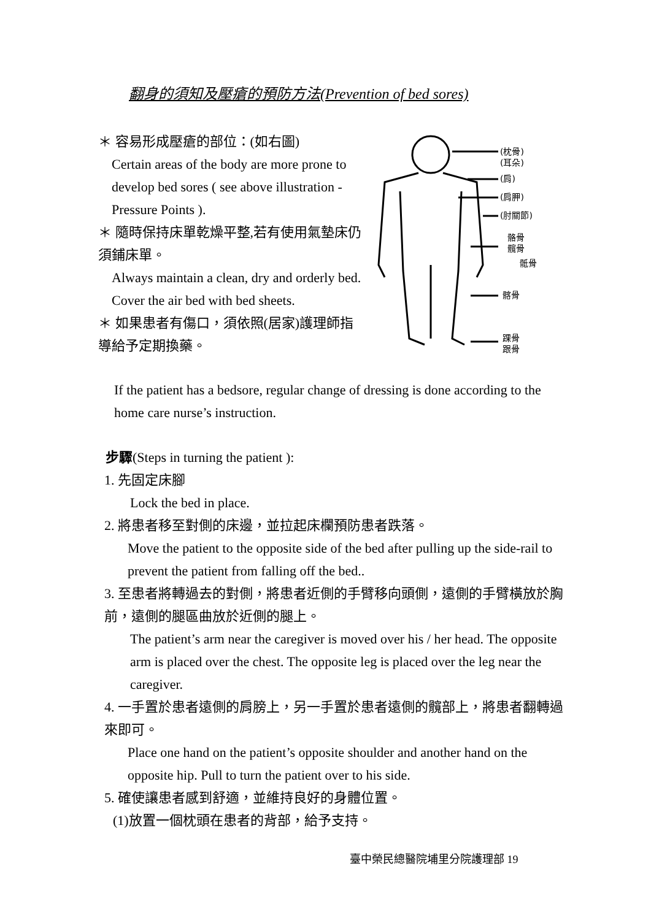翻身的須知及壓瘡的預防方法(Prevention of bed sores)
＊ 容易形成壓瘡的部位：(如右圖)
Certain areas of the body are more prone to develop bed sores ( see above illustration - Pressure Points ).
＊ 隨時保持床單乾燥平整,若有使用氣墊床仍須鋪床單。
Always maintain a clean, dry and orderly bed. Cover the air bed with bed sheets.
＊ 如果患者有傷口，須依照(居家)護理師指導給予定期換藥。
(枕骨)
(耳朵)
(肩)
(肩胛)
(肘關節)
骼骨
髖骨
骶骨
髂骨
踝骨
跟骨
If the patient has a bedsore, regular change of dressing is done according to the home care nurse’s instruction.
步驟(Steps in turning the patient ):
1. 先固定床腳
Lock the bed in place.
2. 將患者移至對側的床邊，並拉起床欄預防患者跌落。
Move the patient to the opposite side of the bed after pulling up the side-rail to prevent the patient from falling off the bed..
3. 至患者將轉過去的對側，將患者近側的手臂移向頭側，遠側的手臂橫放於胸前，遠側的腿區曲放於近側的腿上。
The patient’s arm near the caregiver is moved over his / her head. The opposite arm is placed over the chest. The opposite leg is placed over the leg near the caregiver.
4. 一手置於患者遠側的肩膀上，另一手置於患者遠側的髖部上，將患者翻轉過來即可。
Place one hand on the patient’s opposite shoulder and another hand on the opposite hip. Pull to turn the patient over to his side.
5. 確使讓患者感到舒適，並維持良好的身體位置。
(1)放置一個枕頭在患者的背部，給予支持。
臺中榮民總醫院埔里分院護理部 19